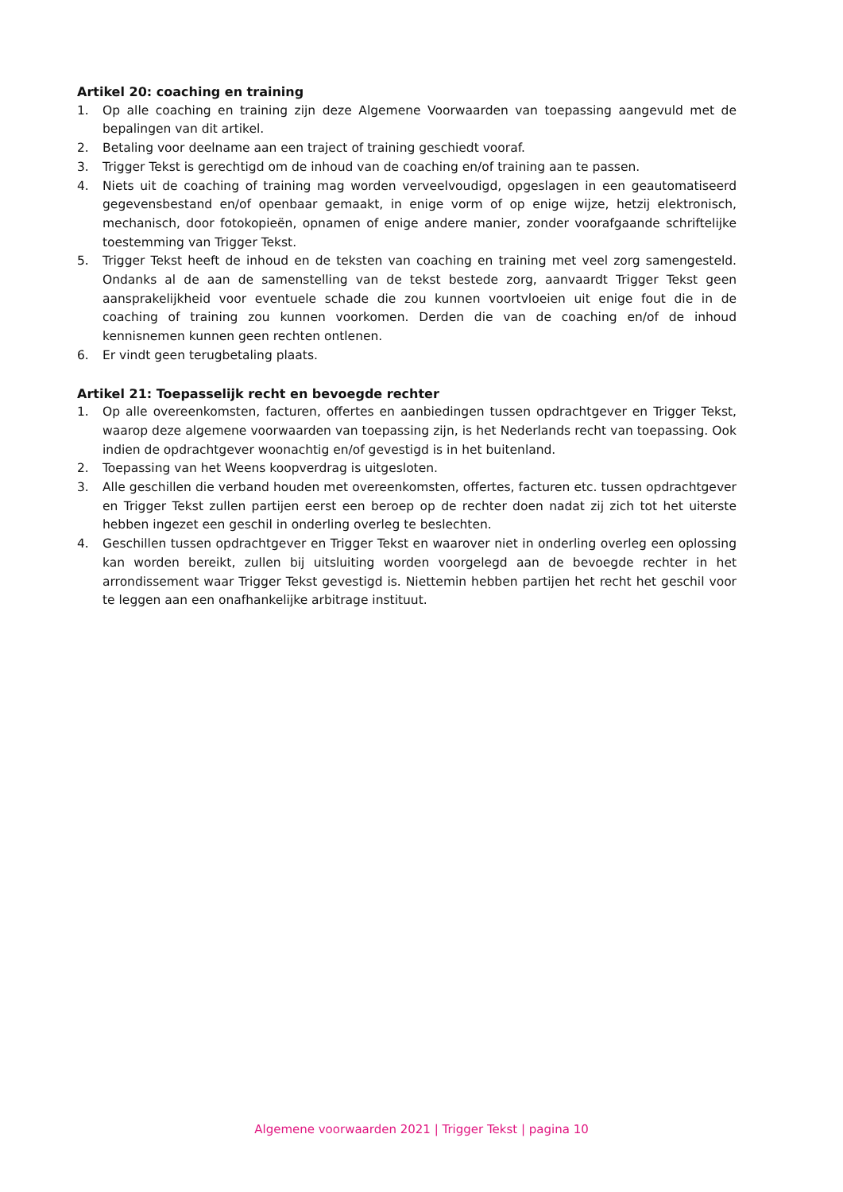Artikel 20: coaching en training
1. Op alle coaching en training zijn deze Algemene Voorwaarden van toepassing aangevuld met de bepalingen van dit artikel.
2. Betaling voor deelname aan een traject of training geschiedt vooraf.
3. Trigger Tekst is gerechtigd om de inhoud van de coaching en/of training aan te passen.
4. Niets uit de coaching of training mag worden verveelvoudigd, opgeslagen in een geautomatiseerd gegevensbestand en/of openbaar gemaakt, in enige vorm of op enige wijze, hetzij elektronisch, mechanisch, door fotokopieën, opnamen of enige andere manier, zonder voorafgaande schriftelijke toestemming van Trigger Tekst.
5. Trigger Tekst heeft de inhoud en de teksten van coaching en training met veel zorg samengesteld. Ondanks al de aan de samenstelling van de tekst bestede zorg, aanvaardt Trigger Tekst geen aansprakelijkheid voor eventuele schade die zou kunnen voortvloeien uit enige fout die in de coaching of training zou kunnen voorkomen. Derden die van de coaching en/of de inhoud kennisnemen kunnen geen rechten ontlenen.
6. Er vindt geen terugbetaling plaats.
Artikel 21: Toepasselijk recht en bevoegde rechter
1. Op alle overeenkomsten, facturen, offertes en aanbiedingen tussen opdrachtgever en Trigger Tekst, waarop deze algemene voorwaarden van toepassing zijn, is het Nederlands recht van toepassing. Ook indien de opdrachtgever woonachtig en/of gevestigd is in het buitenland.
2. Toepassing van het Weens koopverdrag is uitgesloten.
3. Alle geschillen die verband houden met overeenkomsten, offertes, facturen etc. tussen opdrachtgever en Trigger Tekst zullen partijen eerst een beroep op de rechter doen nadat zij zich tot het uiterste hebben ingezet een geschil in onderling overleg te beslechten.
4. Geschillen tussen opdrachtgever en Trigger Tekst en waarover niet in onderling overleg een oplossing kan worden bereikt, zullen bij uitsluiting worden voorgelegd aan de bevoegde rechter in het arrondissement waar Trigger Tekst gevestigd is. Niettemin hebben partijen het recht het geschil voor te leggen aan een onafhankelijke arbitrage instituut.
Algemene voorwaarden 2021 | Trigger Tekst | pagina 10